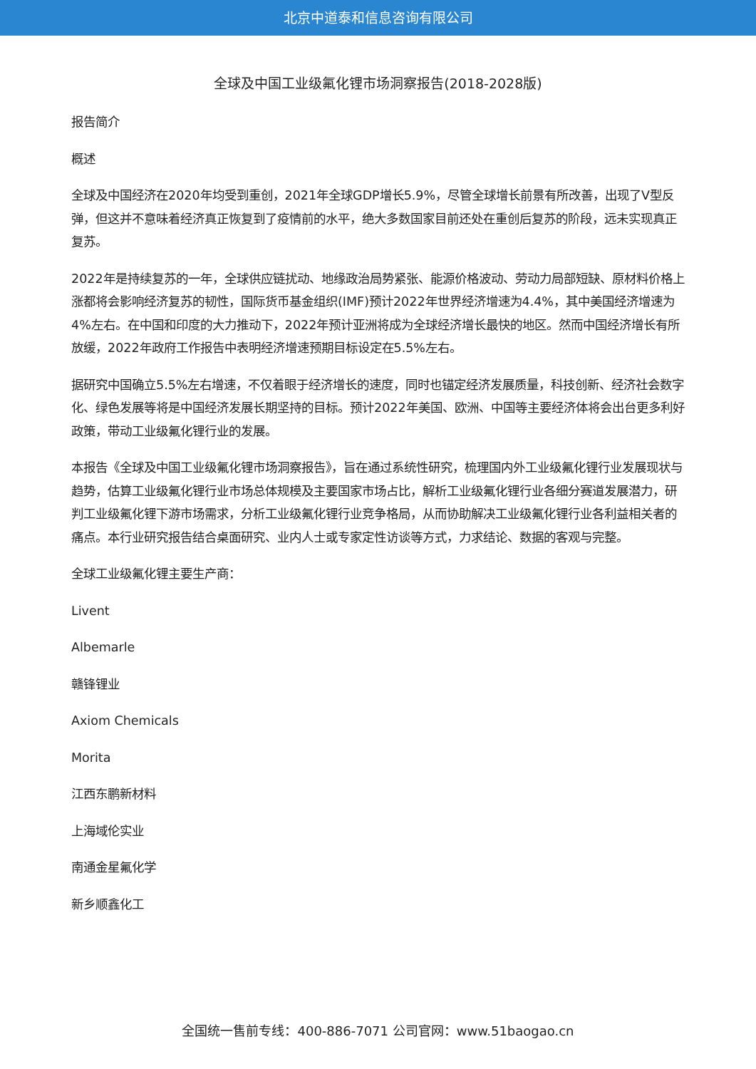北京中道泰和信息咨询有限公司
全球及中国工业级氟化锂市场洞察报告(2018-2028版)
报告简介
概述
全球及中国经济在2020年均受到重创，2021年全球GDP增长5.9%，尽管全球增长前景有所改善，出现了V型反弹，但这并不意味着经济真正恢复到了疫情前的水平，绝大多数国家目前还处在重创后复苏的阶段，远未实现真正复苏。
2022年是持续复苏的一年，全球供应链扰动、地缘政治局势紧张、能源价格波动、劳动力局部短缺、原材料价格上涨都将会影响经济复苏的韧性，国际货币基金组织(IMF)预计2022年世界经济增速为4.4%，其中美国经济增速为4%左右。在中国和印度的大力推动下，2022年预计亚洲将成为全球经济增长最快的地区。然而中国经济增长有所放缓，2022年政府工作报告中表明经济增速预期目标设定在5.5%左右。
据研究中国确立5.5%左右增速，不仅着眼于经济增长的速度，同时也锚定经济发展质量，科技创新、经济社会数字化、绿色发展等将是中国经济发展长期坚持的目标。预计2022年美国、欧洲、中国等主要经济体将会出台更多利好政策，带动工业级氟化锂行业的发展。
本报告《全球及中国工业级氟化锂市场洞察报告》，旨在通过系统性研究，梳理国内外工业级氟化锂行业发展现状与趋势，估算工业级氟化锂行业市场总体规模及主要国家市场占比，解析工业级氟化锂行业各细分赛道发展潜力，研判工业级氟化锂下游市场需求，分析工业级氟化锂行业竞争格局，从而协助解决工业级氟化锂行业各利益相关者的痛点。本行业研究报告结合桌面研究、业内人士或专家定性访谈等方式，力求结论、数据的客观与完整。
全球工业级氟化锂主要生产商：
Livent
Albemarle
赣锋锂业
Axiom Chemicals
Morita
江西东鹏新材料
上海域伦实业
南通金星氟化学
新乡顺鑫化工
全国统一售前专线：400-886-7071 公司官网：www.51baogao.cn